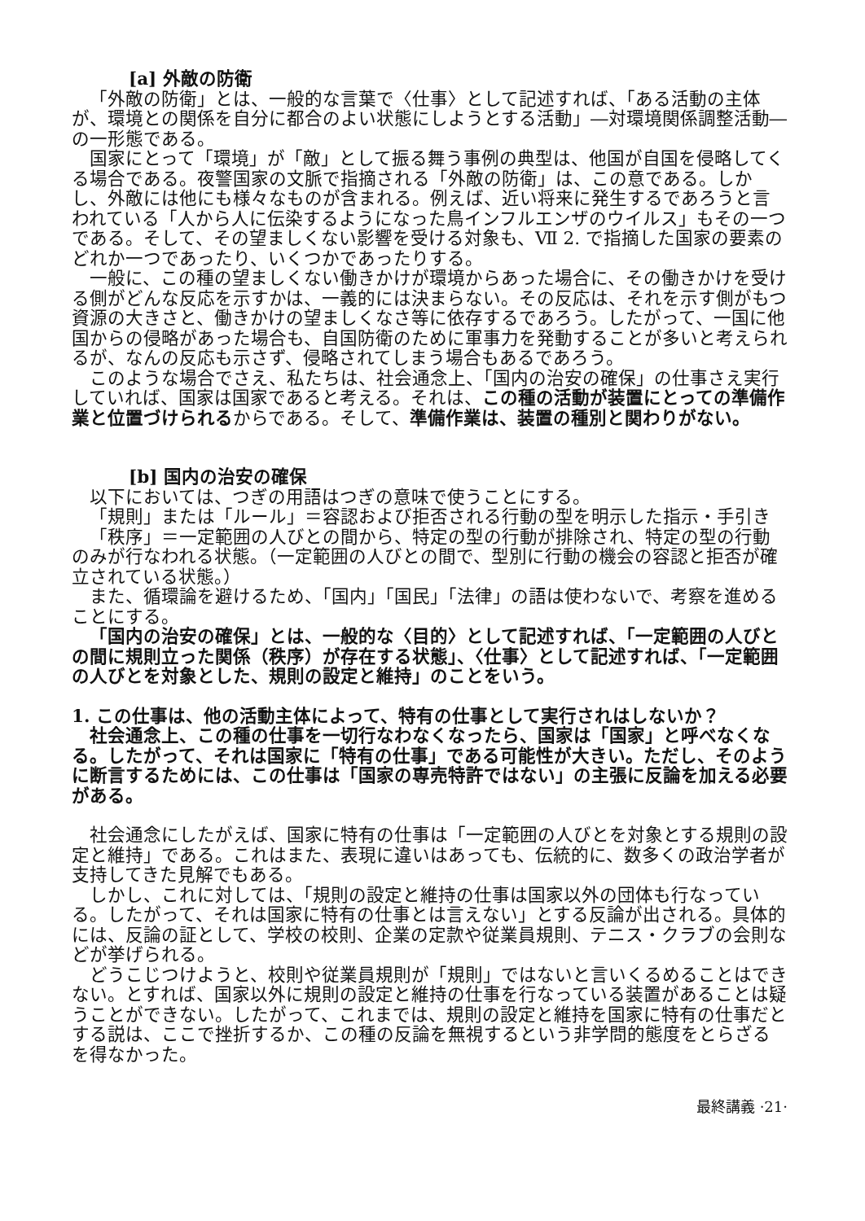[a] 外敵の防衛
「外敵の防衛」とは、一般的な言葉で〈仕事〉として記述すれば、「ある活動の主体が、環境との関係を自分に都合のよい状態にしようとする活動」―対環境関係調整活動―の一形態である。
国家にとって「環境」が「敵」として振る舞う事例の典型は、他国が自国を侵略してくる場合である。夜警国家の文脈で指摘される「外敵の防衛」は、この意である。しかし、外敵には他にも様々なものが含まれる。例えば、近い将来に発生するであろうと言われている「人から人に伝染するようになった鳥インフルエンザのウイルス」もその一つである。そして、その望ましくない影響を受ける対象も、Ⅶ 2. で指摘した国家の要素のどれか一つであったり、いくつかであったりする。
一般に、この種の望ましくない働きかけが環境からあった場合に、その働きかけを受ける側がどんな反応を示すかは、一義的には決まらない。その反応は、それを示す側がもつ資源の大きさと、働きかけの望ましくなさ等に依存するであろう。したがって、一国に他国からの侵略があった場合も、自国防衛のために軍事力を発動することが多いと考えられるが、なんの反応も示さず、侵略されてしまう場合もあるであろう。
このような場合でさえ、私たちは、社会通念上、「国内の治安の確保」の仕事さえ実行していれば、国家は国家であると考える。それは、この種の活動が装置にとっての準備作業と位置づけられるからである。そして、準備作業は、装置の種別と関わりがない。
[b] 国内の治安の確保
以下においては、つぎの用語はつぎの意味で使うことにする。
「規則」または「ルール」＝容認および拒否される行動の型を明示した指示・手引き
「秩序」＝一定範囲の人びとの間から、特定の型の行動が排除され、特定の型の行動のみが行なわれる状態。（一定範囲の人びとの間で、型別に行動の機会の容認と拒否が確立されている状態。）
また、循環論を避けるため、「国内」「国民」「法律」の語は使わないで、考察を進めることにする。
「国内の治安の確保」とは、一般的な〈目的〉として記述すれば、「一定範囲の人びとの間に規則立った関係（秩序）が存在する状態」、〈仕事〉として記述すれば、「一定範囲の人びとを対象とした、規則の設定と維持」のことをいう。
1. この仕事は、他の活動主体によって、特有の仕事として実行されはしないか？
社会通念上、この種の仕事を一切行なわなくなったら、国家は「国家」と呼べなくなる。したがって、それは国家に「特有の仕事」である可能性が大きい。ただし、そのように断言するためには、この仕事は「国家の専売特許ではない」の主張に反論を加える必要がある。
社会通念にしたがえば、国家に特有の仕事は「一定範囲の人びとを対象とする規則の設定と維持」である。これはまた、表現に違いはあっても、伝統的に、数多くの政治学者が支持してきた見解でもある。
しかし、これに対しては、「規則の設定と維持の仕事は国家以外の団体も行なっている。したがって、それは国家に特有の仕事とは言えない」とする反論が出される。具体的には、反論の証として、学校の校則、企業の定款や従業員規則、テニス・クラブの会則などが挙げられる。
どうこじつけようと、校則や従業員規則が「規則」ではないと言いくるめることはできない。とすれば、国家以外に規則の設定と維持の仕事を行なっている装置があることは疑うことができない。したがって、これまでは、規則の設定と維持を国家に特有の仕事だとする説は、ここで挫折するか、この種の反論を無視するという非学問的態度をとらざるを得なかった。
最終講義 ·21·